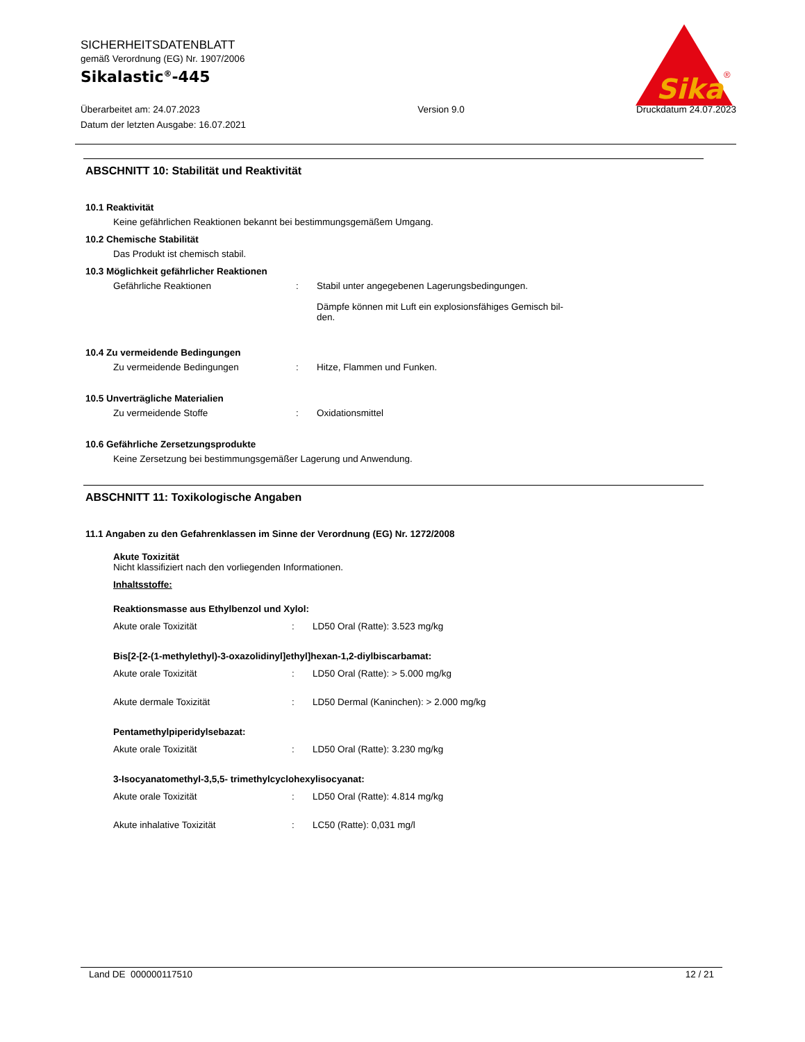SICHERHEITSDATENBLATT
gemäß Verordnung (EG) Nr. 1907/2006
Sikalastic<sup>®</sup>-445
Sika
®
Überarbeitet am: 24.07.2023
Datum der letzten Ausgabe: 16.07.2021
Version 9.0 Druckdatum 24.07.2023
ABSCHNITT 10: Stabilität und Reaktivität
10.1 Reaktivität
Keine gefährlichen Reaktionen bekannt bei bestimmungsgemäßem Umgang.
10.2 Chemische Stabilität
Das Produkt ist chemisch stabil.
10.3 Möglichkeit gefährlicher Reaktionen
Gefährliche Reaktionen : Stabil unter angegebenen Lagerungsbedingungen.
Dämpfe können mit Luft ein explosionsfähiges Gemisch bil-
den.
10.4 Zu vermeidende Bedingungen
Zu vermeidende Bedingungen : Hitze, Flammen und Funken.
10.5 Unverträgliche Materialien
Zu vermeidende Stoffe : Oxidationsmittel
10.6 Gefährliche Zersetzungsprodukte
Keine Zersetzung bei bestimmungsgemäßer Lagerung und Anwendung.
ABSCHNITT 11: Toxikologische Angaben
11.1 Angaben zu den Gefahrenklassen im Sinne der Verordnung (EG) Nr. 1272/2008
Akute Toxizität
Nicht klassifiziert nach den vorliegenden Informationen.
Inhaltsstoffe:
Reaktionsmasse aus Ethylbenzol und Xylol:
Akute orale Toxizität : LD50 Oral (Ratte): 3.523 mg/kg
Bis[2-[2-(1-methylethyl)-3-oxazolidinyl]ethyl]hexan-1,2-diylbiscarbamat:
Akute orale Toxizität : LD50 Oral (Ratte): > 5.000 mg/kg
Akute dermale Toxizität : LD50 Dermal (Kaninchen): > 2.000 mg/kg
Pentamethylpiperidylsebazat:
Akute orale Toxizität : LD50 Oral (Ratte): 3.230 mg/kg
3-Isocyanatomethyl-3,5,5- trimethylcyclohexylisocyanat:
Akute orale Toxizität : LD50 Oral (Ratte): 4.814 mg/kg
Akute inhalative Toxizität : LC50 (Ratte): 0,031 mg/l
Land DE 000000117510 12 / 21